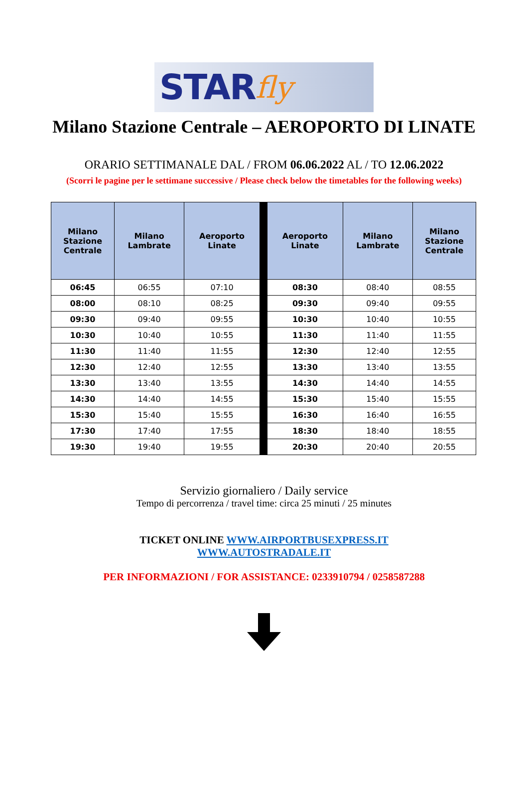STAR fly
Milano Stazione Centrale – AEROPORTO DI LINATE
ORARIO SETTIMANALE DAL / FROM 06.06.2022 AL / TO 12.06.2022
(Scorri le pagine per le settimane successive / Please check below the timetables for the following weeks)
| Milano Stazione Centrale | Milano Lambrate | Aeroporto Linate | Aeroporto Linate | Milano Lambrate | Milano Stazione Centrale |
| --- | --- | --- | --- | --- | --- |
| 06:45 | 06:55 | 07:10 | 08:30 | 08:40 | 08:55 |
| 08:00 | 08:10 | 08:25 | 09:30 | 09:40 | 09:55 |
| 09:30 | 09:40 | 09:55 | 10:30 | 10:40 | 10:55 |
| 10:30 | 10:40 | 10:55 | 11:30 | 11:40 | 11:55 |
| 11:30 | 11:40 | 11:55 | 12:30 | 12:40 | 12:55 |
| 12:30 | 12:40 | 12:55 | 13:30 | 13:40 | 13:55 |
| 13:30 | 13:40 | 13:55 | 14:30 | 14:40 | 14:55 |
| 14:30 | 14:40 | 14:55 | 15:30 | 15:40 | 15:55 |
| 15:30 | 15:40 | 15:55 | 16:30 | 16:40 | 16:55 |
| 17:30 | 17:40 | 17:55 | 18:30 | 18:40 | 18:55 |
| 19:30 | 19:40 | 19:55 | 20:30 | 20:40 | 20:55 |
Servizio giornaliero / Daily service
Tempo di percorrenza / travel time: circa 25 minuti / 25 minutes
TICKET ONLINE WWW.AIRPORTBUSEXPRESS.IT
WWW.AUTOSTRADALE.IT
PER INFORMAZIONI / FOR ASSISTANCE: 0233910794 / 0258587288